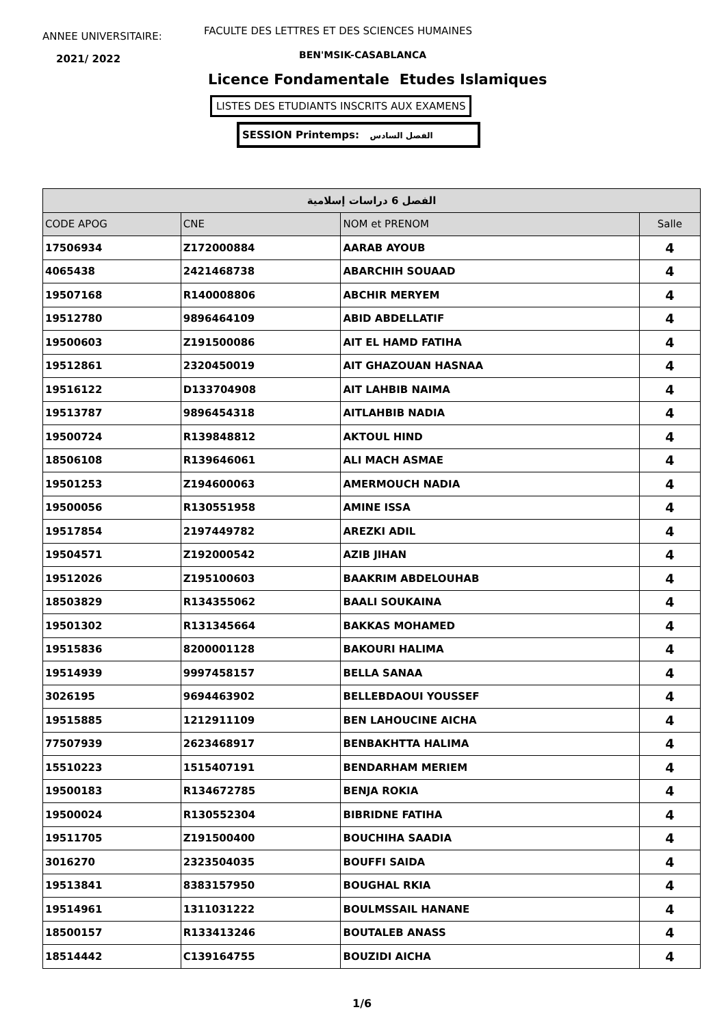ANNEE UNIVERSITAIRE:
FACULTE DES LETTRES ET DES SCIENCES HUMAINES
2021/ 2022 BEN'MSIK-CASABLANCA
Licence Fondamentale Etudes Islamiques
LISTES DES ETUDIANTS INSCRITS AUX EXAMENS
SESSION Printemps: الفصل السادس
| الفصل 6 دراسات إسلامية | | | |
| --- | --- | --- | --- |
| CODE APOG | CNE | NOM et PRENOM | Salle |
| 17506934 | Z172000884 | AARAB AYOUB | 4 |
| 4065438 | 2421468738 | ABARCHIH SOUAAD | 4 |
| 19507168 | R140008806 | ABCHIR MERYEM | 4 |
| 19512780 | 9896464109 | ABID ABDELLATIF | 4 |
| 19500603 | Z191500086 | AIT EL HAMD FATIHA | 4 |
| 19512861 | 2320450019 | AIT GHAZOUAN HASNAA | 4 |
| 19516122 | D133704908 | AIT LAHBIB NAIMA | 4 |
| 19513787 | 9896454318 | AITLAHBIB NADIA | 4 |
| 19500724 | R139848812 | AKTOUL HIND | 4 |
| 18506108 | R139646061 | ALI MACH ASMAE | 4 |
| 19501253 | Z194600063 | AMERMOUCH NADIA | 4 |
| 19500056 | R130551958 | AMINE ISSA | 4 |
| 19517854 | 2197449782 | AREZKI ADIL | 4 |
| 19504571 | Z192000542 | AZIB JIHAN | 4 |
| 19512026 | Z195100603 | BAAKRIM ABDELOUHAB | 4 |
| 18503829 | R134355062 | BAALI SOUKAINA | 4 |
| 19501302 | R131345664 | BAKKAS MOHAMED | 4 |
| 19515836 | 8200001128 | BAKOURI HALIMA | 4 |
| 19514939 | 9997458157 | BELLA SANAA | 4 |
| 3026195 | 9694463902 | BELLEBDAOUI YOUSSEF | 4 |
| 19515885 | 1212911109 | BEN LAHOUCINE AICHA | 4 |
| 77507939 | 2623468917 | BENBAKHTTA HALIMA | 4 |
| 15510223 | 1515407191 | BENDARHAM MERIEM | 4 |
| 19500183 | R134672785 | BENJA ROKIA | 4 |
| 19500024 | R130552304 | BIBRIDNE FATIHA | 4 |
| 19511705 | Z191500400 | BOUCHIHA SAADIA | 4 |
| 3016270 | 2323504035 | BOUFFI SAIDA | 4 |
| 19513841 | 8383157950 | BOUGHAL RKIA | 4 |
| 19514961 | 1311031222 | BOULMSSAIL HANANE | 4 |
| 18500157 | R133413246 | BOUTALEB ANASS | 4 |
| 18514442 | C139164755 | BOUZIDI AICHA | 4 |
1/6